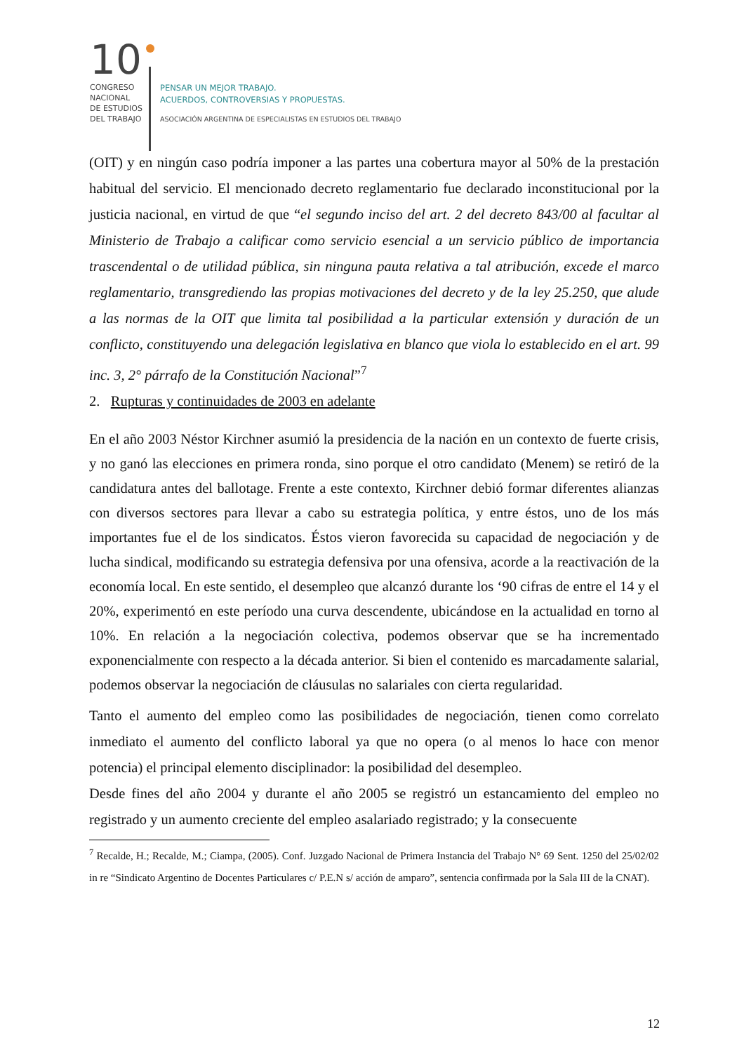10
CONGRESO
NACIONAL
DE ESTUDIOS
DEL TRABAJO
PENSAR UN MEJOR TRABAJO.
ACUERDOS, CONTROVERSIAS Y PROPUESTAS.
ASOCIACIÓN ARGENTINA DE ESPECIALISTAS EN ESTUDIOS DEL TRABAJO
(OIT) y en ningún caso podría imponer a las partes una cobertura mayor al 50% de la prestación habitual del servicio. El mencionado decreto reglamentario fue declarado inconstitucional por la justicia nacional, en virtud de que “el segundo inciso del art. 2 del decreto 843/00 al facultar al Ministerio de Trabajo a calificar como servicio esencial a un servicio público de importancia trascendental o de utilidad pública, sin ninguna pauta relativa a tal atribución, excede el marco reglamentario, transgrediendo las propias motivaciones del decreto y de la ley 25.250, que alude a las normas de la OIT que limita tal posibilidad a la particular extensión y duración de un conflicto, constituyendo una delegación legislativa en blanco que viola lo establecido en el art. 99 inc. 3, 2° párrafo de la Constitución Nacional”<sup>7</sup>
2. Rupturas y continuidades de 2003 en adelante
En el año 2003 Néstor Kirchner asumió la presidencia de la nación en un contexto de fuerte crisis, y no ganó las elecciones en primera ronda, sino porque el otro candidato (Menem) se retiró de la candidatura antes del ballotage. Frente a este contexto, Kirchner debió formar diferentes alianzas con diversos sectores para llevar a cabo su estrategia política, y entre éstos, uno de los más importantes fue el de los sindicatos. Éstos vieron favorecida su capacidad de negociación y de lucha sindical, modificando su estrategia defensiva por una ofensiva, acorde a la reactivación de la economía local. En este sentido, el desempleo que alcanzó durante los ‘90 cifras de entre el 14 y el 20%, experimentó en este período una curva descendente, ubicándose en la actualidad en torno al 10%. En relación a la negociación colectiva, podemos observar que se ha incrementado exponencialmente con respecto a la década anterior. Si bien el contenido es marcadamente salarial, podemos observar la negociación de cláusulas no salariales con cierta regularidad.
Tanto el aumento del empleo como las posibilidades de negociación, tienen como correlato inmediato el aumento del conflicto laboral ya que no opera (o al menos lo hace con menor potencia) el principal elemento disciplinador: la posibilidad del desempleo.
Desde fines del año 2004 y durante el año 2005 se registró un estancamiento del empleo no registrado y un aumento creciente del empleo asalariado registrado; y la consecuente
<sup>7</sup> Recalde, H.; Recalde, M.; Ciampa, (2005). Conf. Juzgado Nacional de Primera Instancia del Trabajo N° 69 Sent. 1250 del 25/02/02 in re “Sindicato Argentino de Docentes Particulares c/ P.E.N s/ acción de amparo”, sentencia confirmada por la Sala III de la CNAT).
12